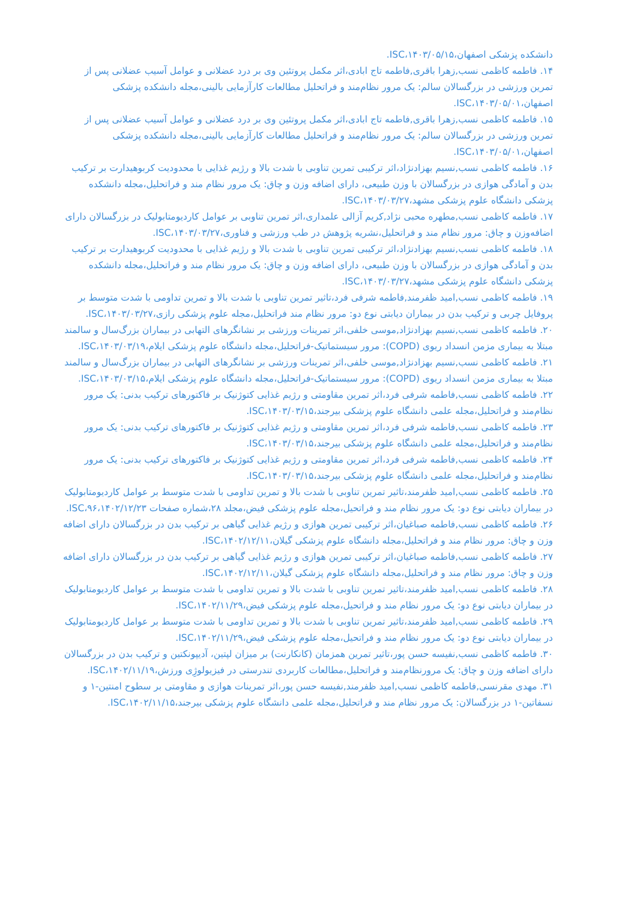دانشکده پزشکی اصفهان،۱۴۰۳/۰۵/۱۵،ISC.
۱۴. فاطمه کاظمی نسب,زهرا باقری,فاطمه تاج ابادی،اثر مکمل پروتئین وی بر درد عضلانی و عوامل آسیب عضلانی پس از تمرین ورزشی در بزرگسالان سالم: یک مرور نظام‌مند و فراتحلیل مطالعات کارآزمایی بالینی،مجله دانشکده پزشکی اصفهان،۱۴۰۳/۰۵/۰۱،ISC.
۱۵. فاطمه کاظمی نسب,زهرا باقری,فاطمه تاج ابادی،اثر مکمل پروتئین وی بر درد عضلانی و عوامل آسیب عضلانی پس از تمرین ورزشی در بزرگسالان سالم: یک مرور نظام‌مند و فراتحلیل مطالعات کارآزمایی بالینی،مجله دانشکده پزشکی اصفهان،۱۴۰۳/۰۵/۰۱،ISC.
۱۶. فاطمه کاظمی نسب,نسیم بهزادنژاد،اثر ترکیبی تمرین تناوبی با شدت بالا و رژیم غذایی با محدودیت کربوهیدارت بر ترکیب بدن و آمادگی هوازی در بزرگسالان با وزن طبیعی، دارای اضافه وزن و چاق: یک مرور نظام مند و فراتحلیل،مجله دانشکده پزشکی دانشگاه علوم پزشکی مشهد،۱۴۰۳/۰۳/۲۷،ISC.
۱۷. فاطمه کاظمی نسب,مطهره محبی نژاد,کریم آزالی علمداری،اثر تمرین تناوبی بر عوامل کاردیومتابولیک در بزرگسالان دارای اضافه‌وزن و چاق: مرور نظام مند و فراتحلیل،نشریه پژوهش در طب ورزشی و فناوری،۱۴۰۳/۰۳/۲۷،ISC.
۱۸. فاطمه کاظمی نسب,نسیم بهزادنژاد،اثر ترکیبی تمرین تناوبی با شدت بالا و رژیم غذایی با محدودیت کربوهیدارت بر ترکیب بدن و آمادگی هوازی در بزرگسالان با وزن طبیعی، دارای اضافه وزن و چاق: یک مرور نظام مند و فراتحلیل،مجله دانشکده پزشکی دانشگاه علوم پزشکی مشهد،۱۴۰۳/۰۳/۲۷،ISC.
۱۹. فاطمه کاظمی نسب,امید ظفرمند,فاطمه شرفی فرد،تاثیر تمرین تناوبی با شدت بالا و تمرین تداومی با شدت متوسط بر پروفایل چربی و ترکیب بدن در بیماران دیابتی نوع دو: مرور نظام مند فراتحلیل،مجله علوم پزشکی رازی،۱۴۰۳/۰۳/۲۷،ISC.
۲۰. فاطمه کاظمی نسب,نسیم بهزادنژاد,موسی خلفی،اثر تمرینات ورزشی بر نشانگرهای التهابی در بیماران بزرگ‌سال و سالمند مبتلا به بیماری مزمن انسداد ریوی (COPD): مرور سیستماتیک-فراتحلیل،مجله دانشگاه علوم پزشکی ایلام،۱۴۰۳/۰۳/۱۹،ISC.
۲۱. فاطمه کاظمی نسب,نسیم بهزادنژاد,موسی خلفی،اثر تمرینات ورزشی بر نشانگرهای التهابی در بیماران بزرگ‌سال و سالمند مبتلا به بیماری مزمن انسداد ریوی (COPD): مرور سیستماتیک-فراتحلیل،مجله دانشگاه علوم پزشکی ایلام،۱۴۰۳/۰۳/۱۵،ISC.
۲۲. فاطمه کاظمی نسب,فاطمه شرفی فرد،اثر تمرین مقاومتی و رژیم غذایی کتوژنیک بر فاکتورهای ترکیب بدنی: یک مرور نظام‌مند و فراتحلیل،مجله علمی دانشگاه علوم پزشکی بیرجند،۱۴۰۳/۰۳/۱۵،ISC.
۲۳. فاطمه کاظمی نسب,فاطمه شرفی فرد،اثر تمرین مقاومتی و رژیم غذایی کتوژنیک بر فاکتورهای ترکیب بدنی: یک مرور نظام‌مند و فراتحلیل،مجله علمی دانشگاه علوم پزشکی بیرجند،۱۴۰۳/۰۳/۱۵،ISC.
۲۴. فاطمه کاظمی نسب,فاطمه شرفی فرد،اثر تمرین مقاومتی و رژیم غذایی کتوژنیک بر فاکتورهای ترکیب بدنی: یک مرور نظام‌مند و فراتحلیل،مجله علمی دانشگاه علوم پزشکی بیرجند،۱۴۰۳/۰۳/۱۵،ISC.
۲۵. فاطمه کاظمی نسب,امید ظفرمند،تاثیر تمرین تناوبی با شدت بالا و تمرین تداومی با شدت متوسط بر عوامل کاردیومتابولیک در بیماران دیابتی نوع دو: یک مرور نظام مند و فراتحیل،مجله علوم پزشکی فیض،مجلد ۲۸،شماره صفحات ۹۶،۱۴۰۲/۱۲/۲۳،ISC.
۲۶. فاطمه کاظمی نسب,فاطمه صباغیان،اثر ترکیبی تمرین هوازی و رژیم غذایی گیاهی بر ترکیب بدن در بزرگسالان دارای اضافه وزن و چاق: مرور نظام مند و فراتحلیل،مجله دانشگاه علوم پزشکی گیلان،۱۴۰۲/۱۲/۱۱،ISC.
۲۷. فاطمه کاظمی نسب,فاطمه صباغیان،اثر ترکیبی تمرین هوازی و رژیم غذایی گیاهی بر ترکیب بدن در بزرگسالان دارای اضافه وزن و چاق: مرور نظام مند و فراتحلیل،مجله دانشگاه علوم پزشکی گیلان،۱۴۰۲/۱۲/۱۱،ISC.
۲۸. فاطمه کاظمی نسب,امید ظفرمند،تاثیر تمرین تناوبی با شدت بالا و تمرین تداومی با شدت متوسط بر عوامل کاردیومتابولیک در بیماران دیابتی نوع دو: یک مرور نظام مند و فراتحیل،مجله علوم پزشکی فیض،۱۴۰۲/۱۱/۲۹،ISC.
۲۹. فاطمه کاظمی نسب,امید ظفرمند،تاثیر تمرین تناوبی با شدت بالا و تمرین تداومی با شدت متوسط بر عوامل کاردیومتابولیک در بیماران دیابتی نوع دو: یک مرور نظام مند و فراتحیل،مجله علوم پزشکی فیض،۱۴۰۲/۱۱/۲۹،ISC.
۳۰. فاطمه کاظمی نسب,نفیسه حسن پور،تاثیر تمرین همزمان (کانکارنت) بر میزان لپتین، آدیپونکتین و ترکیب بدن در بزرگسالان دارای اضافه وزن و چاق: یک مرورنظام‌مند و فراتحلیل،مطالعات کاربردی تندرستی در فیزیولوژِی ورزش،۱۴۰۲/۱۱/۱۹،ISC.
۳۱. مهدی مقرنسی,فاطمه کاظمی نسب,امید ظفرمند,نفیسه حسن پور،اثر تمرینات هوازی و مقاومتی بر سطوح امنتین-۱ و نسفاتین-۱ در بزرگسالان: یک مرور نظام مند و فراتحلیل،مجله علمی دانشگاه علوم پزشکی بیرجند،۱۴۰۲/۱۱/۱۵،ISC.